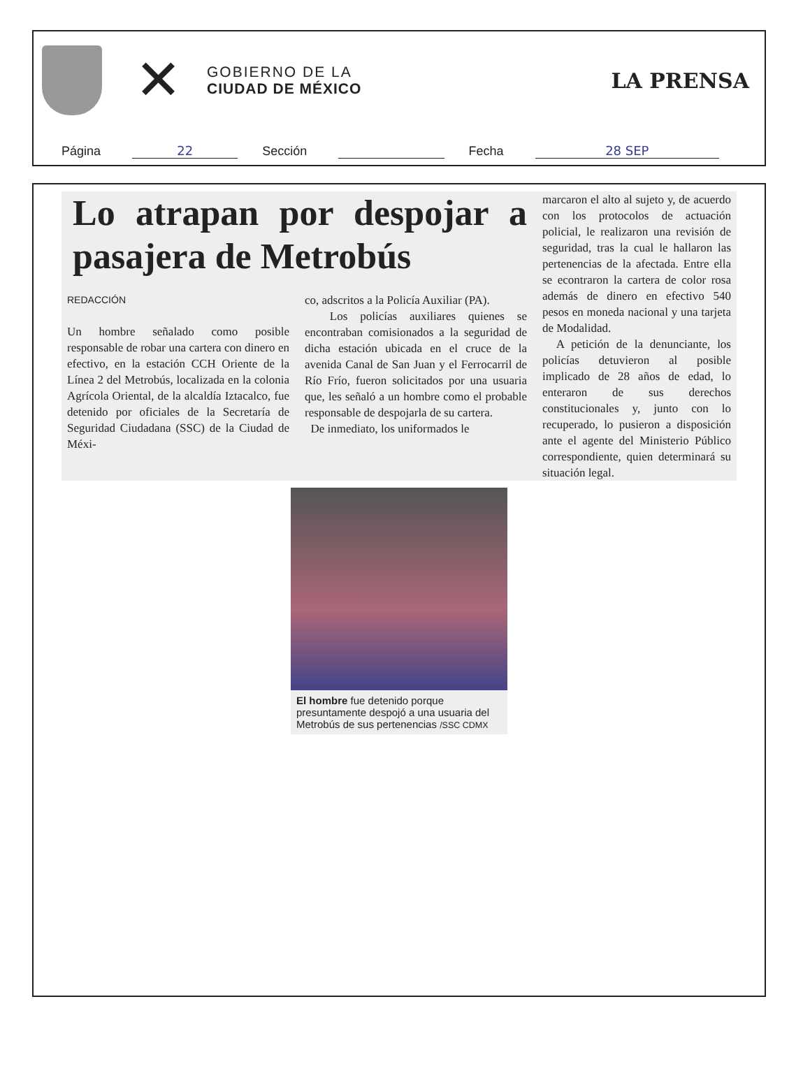✕
GOBIERNO DE LA
CIUDAD DE MÉXICO
LA PRENSA
Página 22 Sección Fecha 28 SEP
Lo atrapan por despojar a pasajera de Metrobús
REDACCIÓN
Un hombre señalado como posible responsable de robar una cartera con dinero en efectivo, en la estación CCH Oriente de la Línea 2 del Metrobús, localizada en la colonia Agrícola Oriental, de la alcaldía Iztacalco, fue detenido por oficiales de la Secretaría de Seguridad Ciudadana (SSC) de la Ciudad de Méxi-
co, adscritos a la Policía Auxiliar (PA).
Los policías auxiliares quienes se encontraban comisionados a la seguridad de dicha estación ubicada en el cruce de la avenida Canal de San Juan y el Ferrocarril de Río Frío, fueron solicitados por una usuaria que, les señaló a un hombre como el probable responsable de despojarla de su cartera.
De inmediato, los uniformados le
marcaron el alto al sujeto y, de acuerdo con los protocolos de actuación policial, le realizaron una revisión de seguridad, tras la cual le hallaron las pertenencias de la afectada. Entre ella se econtraron la cartera de color rosa además de dinero en efectivo 540 pesos en moneda nacional y una tarjeta de Modalidad.
A petición de la denunciante, los policías detuvieron al posible implicado de 28 años de edad, lo enteraron de sus derechos constitucionales y, junto con lo recuperado, lo pusieron a disposición ante el agente del Ministerio Público correspondiente, quien determinará su situación legal.
El hombre fue detenido porque presuntamente despojó a una usuaria del Metrobús de sus pertenencias /SSC CDMX